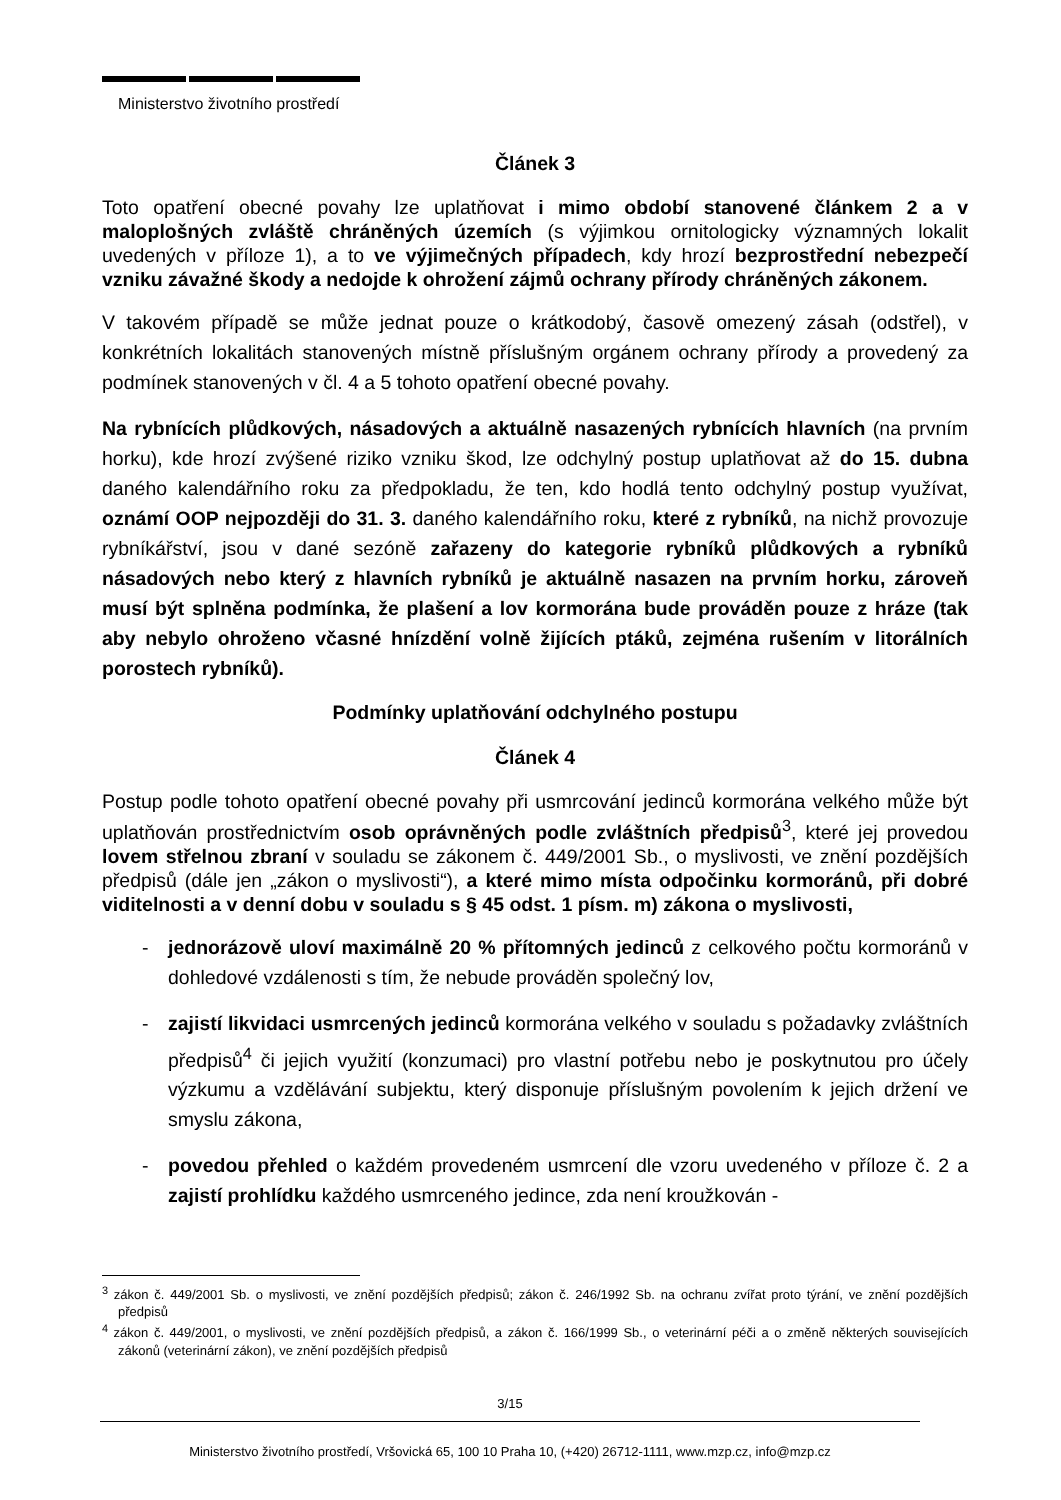Ministerstvo životního prostředí
Článek 3
Toto opatření obecné povahy lze uplatňovat i mimo období stanovené článkem 2 a v maloplošných zvláště chráněných územích (s výjimkou ornitologicky významných lokalit uvedených v příloze 1), a to ve výjimečných případech, kdy hrozí bezprostřední nebezpečí vzniku závažné škody a nedojde k ohrožení zájmů ochrany přírody chráněných zákonem.
V takovém případě se může jednat pouze o krátkodobý, časově omezený zásah (odstřel), v konkrétních lokalitách stanovených místně příslušným orgánem ochrany přírody a provedený za podmínek stanovených v čl. 4 a 5 tohoto opatření obecné povahy.
Na rybnících plůdkových, násadových a aktuálně nasazených rybnících hlavních (na prvním horku), kde hrozí zvýšené riziko vzniku škod, lze odchylný postup uplatňovat až do 15. dubna daného kalendářního roku za předpokladu, že ten, kdo hodlá tento odchylný postup využívat, oznámí OOP nejpozději do 31. 3. daného kalendářního roku, které z rybníků, na nichž provozuje rybníkářství, jsou v dané sezóně zařazeny do kategorie rybníků plůdkových a rybníků násadových nebo který z hlavních rybníků je aktuálně nasazen na prvním horku, zároveň musí být splněna podmínka, že plašení a lov kormorána bude prováděn pouze z hráze (tak aby nebylo ohroženo včasné hnízdění volně žijících ptáků, zejména rušením v litorálních porostech rybníků).
Podmínky uplatňování odchylného postupu
Článek 4
Postup podle tohoto opatření obecné povahy při usmrcování jedinců kormorána velkého může být uplatňován prostřednictvím osob oprávněných podle zvláštních předpisů<sup>3</sup>, které jej provedou lovem střelnou zbraní v souladu se zákonem č. 449/2001 Sb., o myslivosti, ve znění pozdějších předpisů (dále jen „zákon o myslivosti“), a které mimo místa odpočinku kormoránů, při dobré viditelnosti a v denní dobu v souladu s § 45 odst. 1 písm. m) zákona o myslivosti,
- jednorázově uloví maximálně 20 % přítomných jedinců z celkového počtu kormoránů v dohledové vzdálenosti s tím, že nebude prováděn společný lov,
- zajistí likvidaci usmrcených jedinců kormorána velkého v souladu s požadavky zvláštních předpisů<sup>4</sup> či jejich využití (konzumaci) pro vlastní potřebu nebo je poskytnutou pro účely výzkumu a vzdělávání subjektu, který disponuje příslušným povolením k jejich držení ve smyslu zákona,
- povedou přehled o každém provedeném usmrcení dle vzoru uvedeného v příloze č. 2 a zajistí prohlídku každého usmrceného jedince, zda není kroužkován -
<sup>3</sup> zákon č. 449/2001 Sb. o myslivosti, ve znění pozdějších předpisů; zákon č. 246/1992 Sb. na ochranu zvířat proto týrání, ve znění pozdějších předpisů
<sup>4</sup> zákon č. 449/2001, o myslivosti, ve znění pozdějších předpisů, a zákon č. 166/1999 Sb., o veterinární péči a o změně některých souvisejících zákonů (veterinární zákon), ve znění pozdějších předpisů
3/15
Ministerstvo životního prostředí, Vršovická 65, 100 10 Praha 10, (+420) 26712-1111, www.mzp.cz, info@mzp.cz